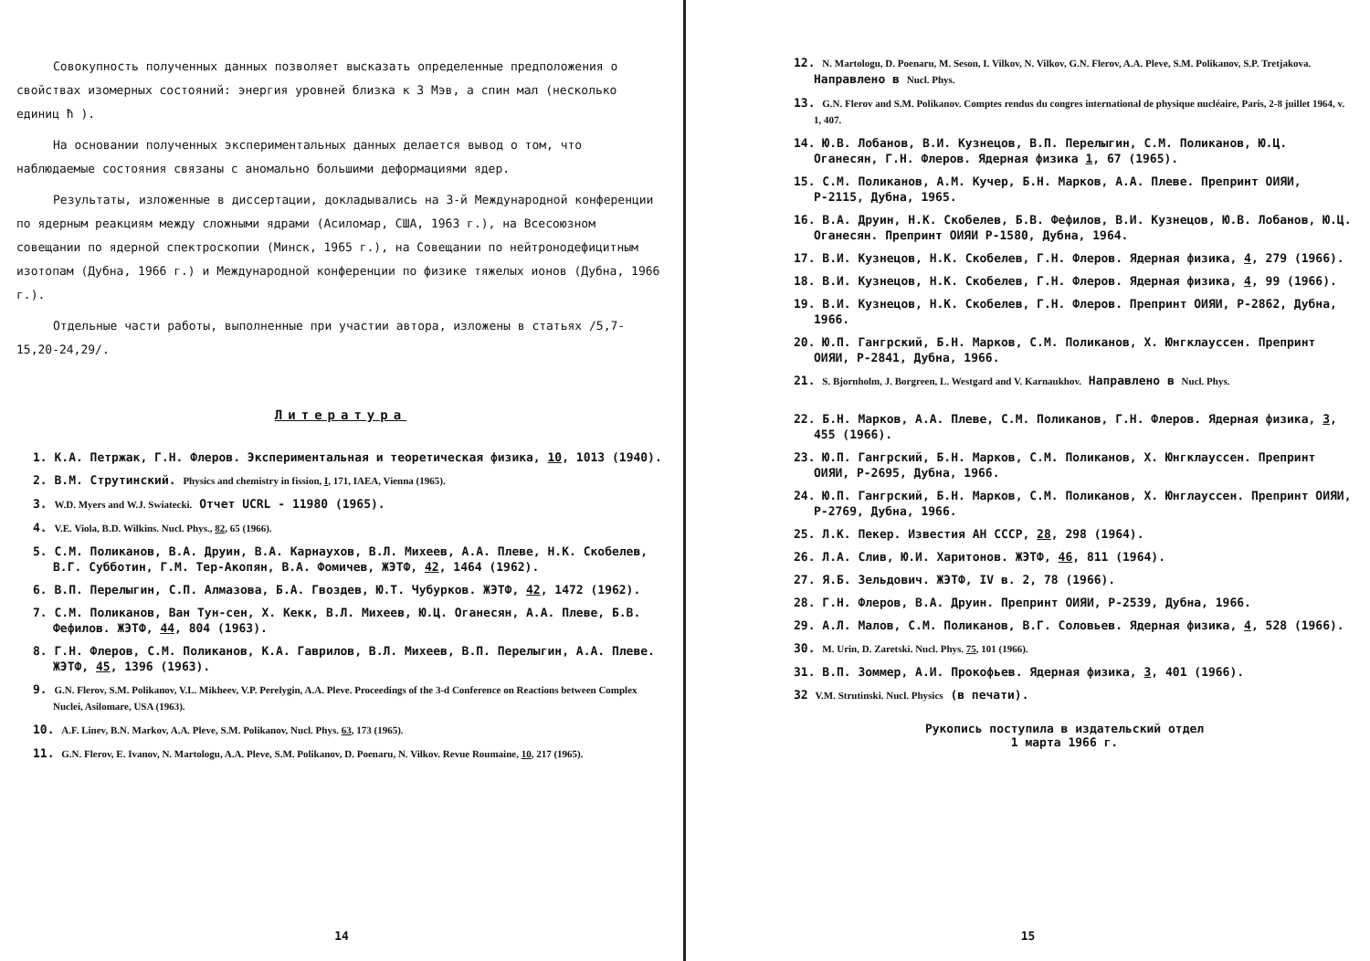Совокупность полученных данных позволяет высказать определенные предположения о свойствах изомерных состояний: энергия уровней близка к 3 Мэв, а спин мал (несколько единиц ħ ).
На основании полученных экспериментальных данных делается вывод о том, что наблюдаемые состояния связаны с аномально большими деформациями ядер.
Результаты, изложенные в диссертации, докладывались на 3-й Международной конференции по ядерным реакциям между сложными ядрами (Асиломар, США, 1963 г.), на Всесоюзном совещании по ядерной спектроскопии (Минск, 1965 г.), на Совещании по нейтронодефицитным изотопам (Дубна, 1966 г.) и Международной конференции по физике тяжелых ионов (Дубна, 1966 г.).
Отдельные части работы, выполненные при участии автора, изложены в статьях /5,7-15,20-24,29/.
Литература
1. К.А. Петржак, Г.Н. Флеров. Экспериментальная и теоретическая физика, 10, 1013 (1940).
2. В.М. Струтинский. Physics and chemistry in fission, I, 171, IAEA, Vienna (1965).
3. W.D. Myers and W.J. Swiatecki. Отчет UCRL - 11980 (1965).
4. V.E. Viola, B.D. Wilkins. Nucl. Phys., 82, 65 (1966).
5. С.М. Поликанов, В.А. Друин, В.А. Карнаухов, В.Л. Михеев, А.А. Плеве, Н.К. Скобелев, В.Г. Субботин, Г.М. Тер-Акопян, В.А. Фомичев, ЖЭТФ, 42, 1464 (1962).
6. В.П. Перелыгин, С.П. Алмазова, Б.А. Гвоздев, Ю.Т. Чубурков. ЖЭТФ, 42, 1472 (1962).
7. С.М. Поликанов, Ван Тун-сен, Х. Кекк, В.Л. Михеев, Ю.Ц. Оганесян, А.А. Плеве, Б.В. Фефилов. ЖЭТФ, 44, 804 (1963).
8. Г.Н. Флеров, С.М. Поликанов, К.А. Гаврилов, В.Л. Михеев, В.П. Перелыгин, А.А. Плеве. ЖЭТФ, 45, 1396 (1963).
9. G.N. Flerov, S.M. Polikanov, V.L. Mikheev, V.P. Perelygin, A.A. Pleve. Proceedings of the 3-d Conference on Reactions between Complex Nuclei, Asilomare, USA (1963).
10. A.F. Linev, B.N. Markov, A.A. Pleve, S.M. Polikanov, Nucl. Phys. 63, 173 (1965).
11. G.N. Flerov, E. Ivanov, N. Martologu, A.A. Pleve, S.M. Polikanov, D. Poenaru, N. Vilkov. Revue Roumaine, 10, 217 (1965).
14
12. N. Martologu, D. Poenaru, M. Seson, I. Vilkov, N. Vilkov, G.N. Flerov, A.A. Pleve, S.M. Polikanov, S.P. Tretjakova. Направлено в Nucl. Phys.
13. G.N. Flerov and S.M. Polikanov. Comptes rendus du congres international de physique nucléaire, Paris, 2-8 juillet 1964, v. 1, 407.
14. Ю.В. Лобанов, В.И. Кузнецов, В.П. Перелыгин, С.М. Поликанов, Ю.Ц. Оганесян, Г.Н. Флеров. Ядерная физика 1, 67 (1965).
15. С.М. Поликанов, А.М. Кучер, Б.Н. Марков, А.А. Плеве. Препринт ОИЯИ, Р-2115, Дубна, 1965.
16. В.А. Друин, Н.К. Скобелев, Б.В. Фефилов, В.И. Кузнецов, Ю.В. Лобанов, Ю.Ц. Оганесян. Препринт ОИЯИ Р-1580, Дубна, 1964.
17. В.И. Кузнецов, Н.К. Скобелев, Г.Н. Флеров. Ядерная физика, 4, 279 (1966).
18. В.И. Кузнецов, Н.К. Скобелев, Г.Н. Флеров. Ядерная физика, 4, 99 (1966).
19. В.И. Кузнецов, Н.К. Скобелев, Г.Н. Флеров. Препринт ОИЯИ, Р-2862, Дубна, 1966.
20. Ю.П. Гангрский, Б.Н. Марков, С.М. Поликанов, Х. Юнгклауссен. Препринт ОИЯИ, Р-2841, Дубна, 1966.
21. S. Bjornholm, J. Borgreen, L. Westgard and V. Karnaukhov. Направлено в Nucl. Phys.
22. Б.Н. Марков, А.А. Плеве, С.М. Поликанов, Г.Н. Флеров. Ядерная физика, 3, 455 (1966).
23. Ю.П. Гангрский, Б.Н. Марков, С.М. Поликанов, Х. Юнгклауссен. Препринт ОИЯИ, Р-2695, Дубна, 1966.
24. Ю.П. Гангрский, Б.Н. Марков, С.М. Поликанов, Х. Юнглауссен. Препринт ОИЯИ, Р-2769, Дубна, 1966.
25. Л.К. Пекер. Известия АН СССР, 28, 298 (1964).
26. Л.А. Слив, Ю.И. Харитонов. ЖЭТФ, 46, 811 (1964).
27. Я.Б. Зельдович. ЖЭТФ, IV в. 2, 78 (1966).
28. Г.Н. Флеров, В.А. Друин. Препринт ОИЯИ, Р-2539, Дубна, 1966.
29. А.Л. Малов, С.М. Поликанов, В.Г. Соловьев. Ядерная физика, 4, 528 (1966).
30. M. Urin, D. Zaretski. Nucl. Phys. 75, 101 (1966).
31. В.П. Зоммер, А.И. Прокофьев. Ядерная физика, 3, 401 (1966).
32 V.M. Strutinski. Nucl. Physics (в печати).
Рукопись поступила в издательский отдел
1 марта 1966 г.
15